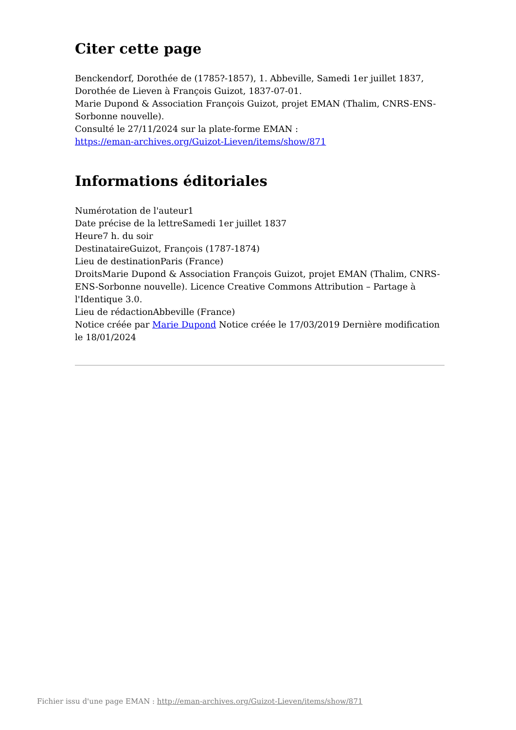Citer cette page
Benckendorf, Dorothée de (1785?-1857), 1. Abbeville, Samedi 1er juillet 1837, Dorothée de Lieven à François Guizot, 1837-07-01.
Marie Dupond & Association François Guizot, projet EMAN (Thalim, CNRS-ENS-Sorbonne nouvelle).
Consulté le 27/11/2024 sur la plate-forme EMAN :
https://eman-archives.org/Guizot-Lieven/items/show/871
Informations éditoriales
Numérotation de l'auteur1
Date précise de la lettreSamedi 1er juillet 1837
Heure7 h. du soir
DestinataireGuizot, François (1787-1874)
Lieu de destinationParis (France)
DroitsMarie Dupond & Association François Guizot, projet EMAN (Thalim, CNRS-ENS-Sorbonne nouvelle). Licence Creative Commons Attribution – Partage à l'Identique 3.0.
Lieu de rédactionAbbeville (France)
Notice créée par Marie Dupond Notice créée le 17/03/2019 Dernière modification le 18/01/2024
Fichier issu d'une page EMAN : http://eman-archives.org/Guizot-Lieven/items/show/871